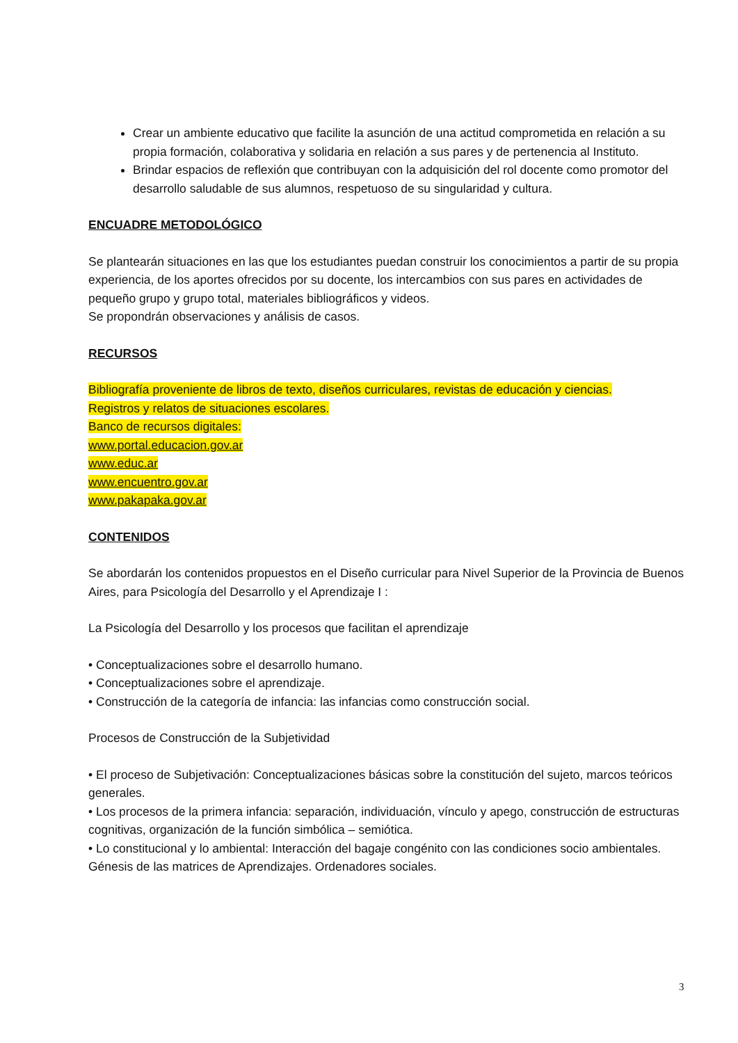Crear un ambiente educativo que facilite la asunción de una actitud comprometida en relación a su propia formación, colaborativa y solidaria en relación a sus pares y de pertenencia al Instituto.
Brindar espacios de reflexión que contribuyan con la adquisición del rol docente como promotor del desarrollo saludable de sus alumnos, respetuoso de su singularidad y cultura.
ENCUADRE METODOLÓGICO
Se plantearán situaciones en las que los estudiantes puedan construir los conocimientos a partir de su propia experiencia, de los aportes ofrecidos por su docente, los intercambios con sus pares en actividades de pequeño grupo y grupo total, materiales bibliográficos y videos.
Se propondrán observaciones y análisis de casos.
RECURSOS
Bibliografía proveniente de libros de texto, diseños curriculares, revistas de educación y ciencias.
Registros y relatos de situaciones escolares.
Banco de recursos digitales:
www.portal.educacion.gov.ar
www.educ.ar
www.encuentro.gov.ar
www.pakapaka.gov.ar
CONTENIDOS
Se abordarán los contenidos propuestos en el Diseño curricular para Nivel Superior de la Provincia de Buenos Aires, para Psicología del Desarrollo y el Aprendizaje I :
La Psicología del Desarrollo y los procesos que facilitan el aprendizaje
• Conceptualizaciones sobre el desarrollo humano.
• Conceptualizaciones sobre el aprendizaje.
• Construcción de la categoría de infancia: las infancias como construcción social.
Procesos de Construcción de la Subjetividad
• El proceso de Subjetivación: Conceptualizaciones básicas sobre la constitución del sujeto, marcos teóricos generales.
• Los procesos de la primera infancia: separación, individuación, vínculo y apego, construcción de estructuras cognitivas, organización de la función simbólica – semiótica.
• Lo constitucional y lo ambiental: Interacción del bagaje congénito con las condiciones socio ambientales. Génesis de las matrices de Aprendizajes. Ordenadores sociales.
3